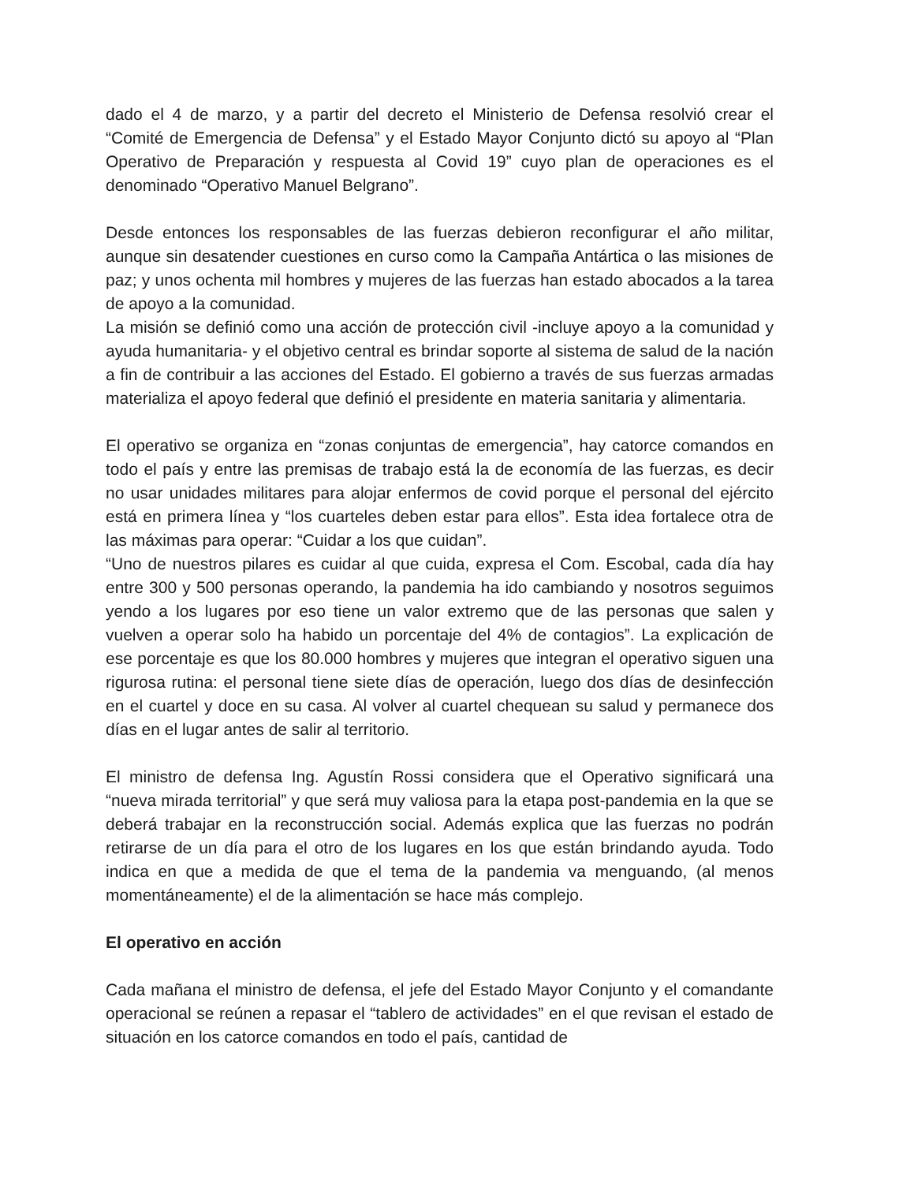dado el 4 de marzo, y a partir del decreto el Ministerio de Defensa resolvió crear el “Comité de Emergencia de Defensa” y el Estado Mayor Conjunto dictó su apoyo al “Plan Operativo de Preparación y respuesta al Covid 19” cuyo plan de operaciones es el denominado “Operativo Manuel Belgrano”.
Desde entonces los responsables de las fuerzas debieron reconfigurar el año militar, aunque sin desatender cuestiones en curso como la Campaña Antártica o las misiones de paz; y unos ochenta mil hombres y mujeres de las fuerzas han estado abocados a la tarea de apoyo a la comunidad.
La misión se definió como una acción de protección civil -incluye apoyo a la comunidad y ayuda humanitaria- y el objetivo central es brindar soporte al sistema de salud de la nación a fin de contribuir a las acciones del Estado. El gobierno a través de sus fuerzas armadas materializa el apoyo federal que definió el presidente en materia sanitaria y alimentaria.
El operativo se organiza en “zonas conjuntas de emergencia”, hay catorce comandos en todo el país y entre las premisas de trabajo está la de economía de las fuerzas, es decir no usar unidades militares para alojar enfermos de covid porque el personal del ejército está en primera línea y “los cuarteles deben estar para ellos”. Esta idea fortalece otra de las máximas para operar: “Cuidar a los que cuidan”.
“Uno de nuestros pilares es cuidar al que cuida, expresa el Com. Escobal, cada día hay entre 300 y 500 personas operando, la pandemia ha ido cambiando y nosotros seguimos yendo a los lugares por eso tiene un valor extremo que de las personas que salen y vuelven a operar solo ha habido un porcentaje del 4% de contagios”. La explicación de ese porcentaje es que los 80.000 hombres y mujeres que integran el operativo siguen una rigurosa rutina: el personal tiene siete días de operación, luego dos días de desinfección en el cuartel y doce en su casa. Al volver al cuartel chequean su salud y permanece dos días en el lugar antes de salir al territorio.
El ministro de defensa Ing. Agustín Rossi considera que el Operativo significará una “nueva mirada territorial” y que será muy valiosa para la etapa post-pandemia en la que se deberá trabajar en la reconstrucción social. Además explica que las fuerzas no podrán retirarse de un día para el otro de los lugares en los que están brindando ayuda. Todo indica en que a medida de que el tema de la pandemia va menguando, (al menos momentáneamente) el de la alimentación se hace más complejo.
El operativo en acción
Cada mañana el ministro de defensa, el jefe del Estado Mayor Conjunto y el comandante operacional se reúnen a repasar el “tablero de actividades” en el que revisan el estado de situación en los catorce comandos en todo el país, cantidad de